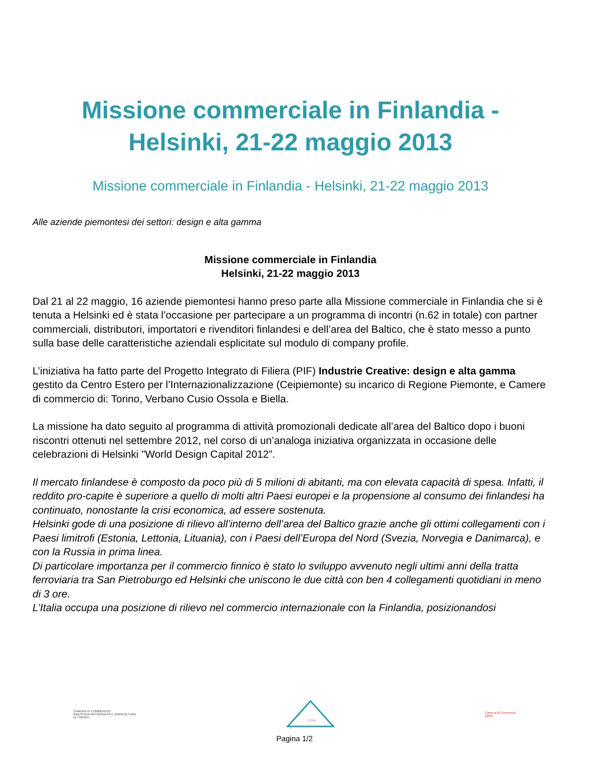Missione commerciale in Finlandia -
Helsinki, 21-22 maggio 2013
Missione commerciale in Finlandia - Helsinki, 21-22 maggio 2013
Alle aziende piemontesi dei settori: design e alta gamma
Missione commerciale in Finlandia
Helsinki, 21-22 maggio 2013
Dal 21 al 22 maggio, 16 aziende piemontesi hanno preso parte alla Missione commerciale in Finlandia che si è tenuta a Helsinki ed è stata l’occasione per partecipare a un programma di incontri (n.62 in totale) con partner commerciali, distributori, importatori e rivenditori finlandesi e dell’area del Baltico, che è stato messo a punto sulla base delle caratteristiche aziendali esplicitate sul modulo di company profile.
L’iniziativa ha fatto parte del Progetto Integrato di Filiera (PIF) Industrie Creative: design e alta gamma gestito da Centro Estero per l’Internazionalizzazione (Ceipiemonte) su incarico di Regione Piemonte, e Camere di commercio di: Torino, Verbano Cusio Ossola e Biella.
La missione ha dato seguito al programma di attività promozionali dedicate all’area del Baltico dopo i buoni riscontri ottenuti nel settembre 2012, nel corso di un’analoga iniziativa organizzata in occasione delle celebrazioni di Helsinki "World Design Capital 2012”.
Il mercato finlandese è composto da poco più di 5 milioni di abitanti, ma con elevata capacità di spesa. Infatti, il reddito pro-capite è superiore a quello di molti altri Paesi europei e la propensione al consumo dei finlandesi ha continuato, nonostante la crisi economica, ad essere sostenuta.
Helsinki gode di una posizione di rilievo all’interno dell’area del Baltico grazie anche gli ottimi collegamenti con i Paesi limitrofi (Estonia, Lettonia, Lituania), con i Paesi dell’Europa del Nord (Svezia, Norvegia e Danimarca), e con la Russia in prima linea.
Di particolare importanza per il commercio finnico è stato lo sviluppo avvenuto negli ultimi anni della tratta ferroviaria tra San Pietroburgo ed Helsinki che uniscono le due città con ben 4 collegamenti quotidiani in meno di 3 ore.
L’Italia occupa una posizione di rilievo nel commercio internazionale con la Finlandia, posizionandosi
CAMERA DI COMMERCIO
INDUSTRIA ARTIGIANATO E AGRICOLTURA
DI TORINO
CCIAA
Camera di Commercio
Biella
Pagina 1/2